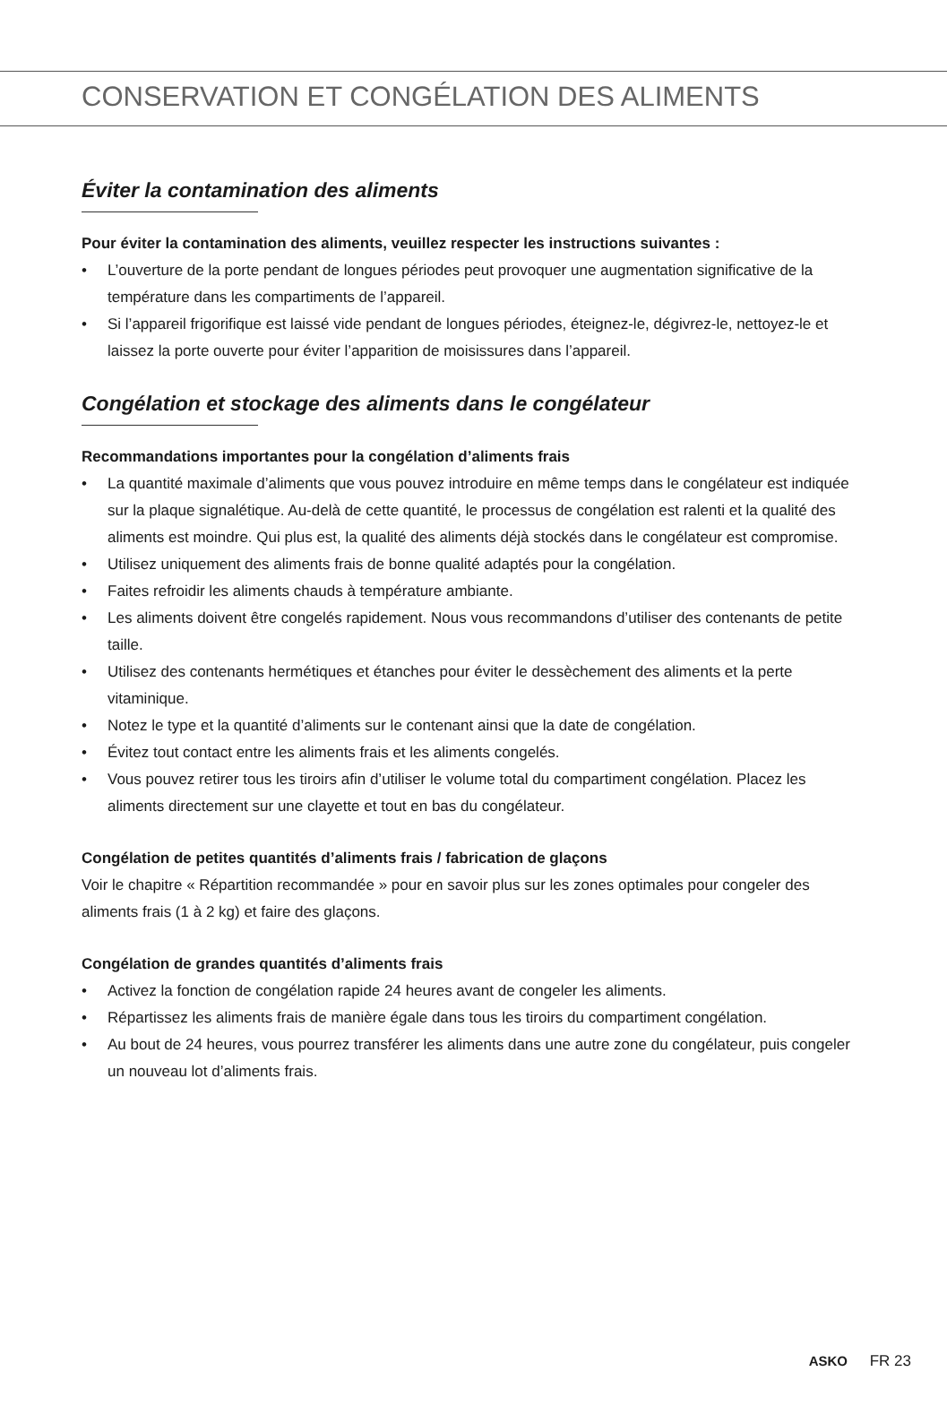CONSERVATION ET CONGÉLATION DES ALIMENTS
Éviter la contamination des aliments
Pour éviter la contamination des aliments, veuillez respecter les instructions suivantes :
• L’ouverture de la porte pendant de longues périodes peut provoquer une augmentation significative de la température dans les compartiments de l’appareil.
• Si l’appareil frigorifique est laissé vide pendant de longues périodes, éteignez-le, dégivrez-le, nettoyez-le et laissez la porte ouverte pour éviter l’apparition de moisissures dans l’appareil.
Congélation et stockage des aliments dans le congélateur
Recommandations importantes pour la congélation d’aliments frais
• La quantité maximale d’aliments que vous pouvez introduire en même temps dans le congélateur est indiquée sur la plaque signalétique. Au-delà de cette quantité, le processus de congélation est ralenti et la qualité des aliments est moindre. Qui plus est, la qualité des aliments déjà stockés dans le congélateur est compromise.
• Utilisez uniquement des aliments frais de bonne qualité adaptés pour la congélation.
• Faites refroidir les aliments chauds à température ambiante.
• Les aliments doivent être congelés rapidement. Nous vous recommandons d’utiliser des contenants de petite taille.
• Utilisez des contenants hermétiques et étanches pour éviter le dessèchement des aliments et la perte vitaminique.
• Notez le type et la quantité d’aliments sur le contenant ainsi que la date de congélation.
• Évitez tout contact entre les aliments frais et les aliments congelés.
• Vous pouvez retirer tous les tiroirs afin d’utiliser le volume total du compartiment congélation. Placez les aliments directement sur une clayette et tout en bas du congélateur.
Congélation de petites quantités d’aliments frais / fabrication de glaçons
Voir le chapitre « Répartition recommandée » pour en savoir plus sur les zones optimales pour congeler des aliments frais (1 à 2 kg) et faire des glaçons.
Congélation de grandes quantités d’aliments frais
• Activez la fonction de congélation rapide 24 heures avant de congeler les aliments.
• Répartissez les aliments frais de manière égale dans tous les tiroirs du compartiment congélation.
• Au bout de 24 heures, vous pourrez transférer les aliments dans une autre zone du congélateur, puis congeler un nouveau lot d’aliments frais.
ASKO FR 23